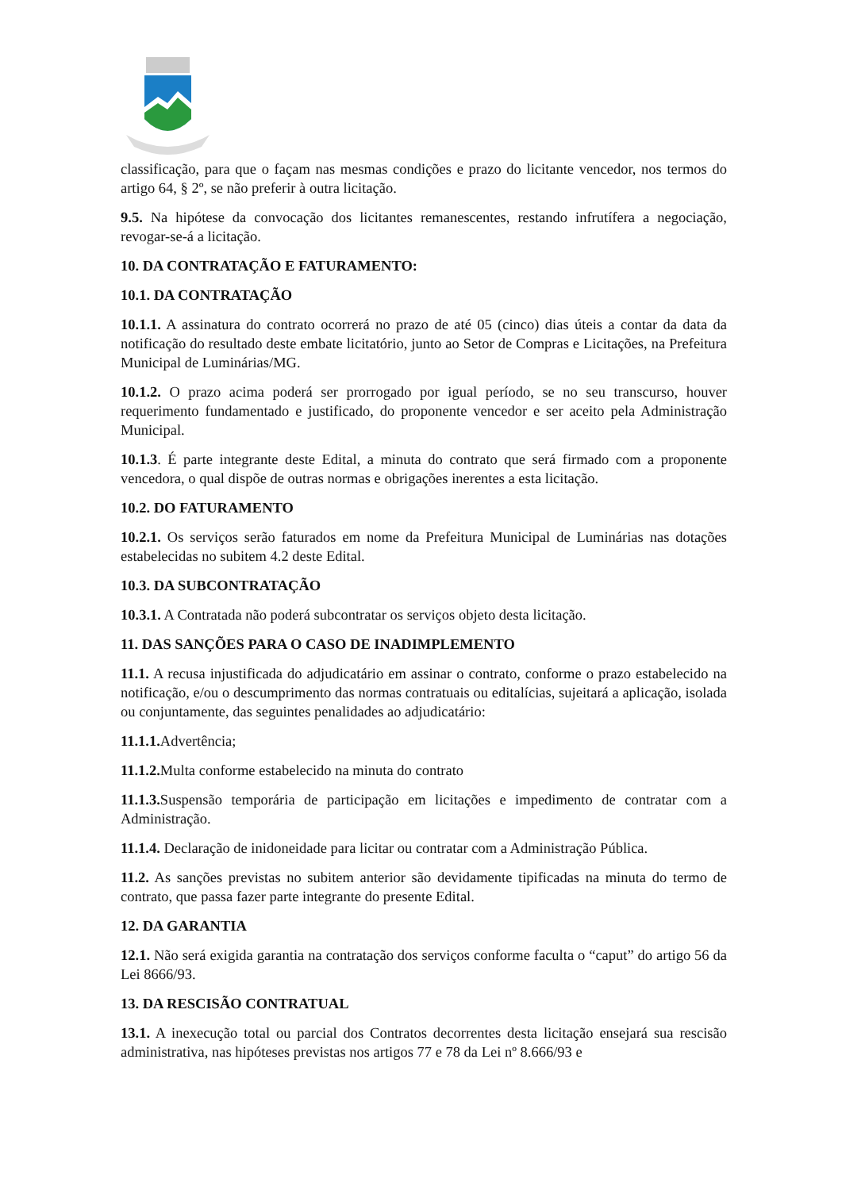classificação, para que o façam nas mesmas condições e prazo do licitante vencedor, nos termos do artigo 64, § 2º, se não preferir à outra licitação.
9.5. Na hipótese da convocação dos licitantes remanescentes, restando infrutífera a negociação, revogar-se-á a licitação.
10. DA CONTRATAÇÃO E FATURAMENTO:
10.1. DA CONTRATAÇÃO
10.1.1. A assinatura do contrato ocorrerá no prazo de até 05 (cinco) dias úteis a contar da data da notificação do resultado deste embate licitatório, junto ao Setor de Compras e Licitações, na Prefeitura Municipal de Luminárias/MG.
10.1.2. O prazo acima poderá ser prorrogado por igual período, se no seu transcurso, houver requerimento fundamentado e justificado, do proponente vencedor e ser aceito pela Administração Municipal.
10.1.3. É parte integrante deste Edital, a minuta do contrato que será firmado com a proponente vencedora, o qual dispõe de outras normas e obrigações inerentes a esta licitação.
10.2. DO FATURAMENTO
10.2.1. Os serviços serão faturados em nome da Prefeitura Municipal de Luminárias nas dotações estabelecidas no subitem 4.2 deste Edital.
10.3. DA SUBCONTRATAÇÃO
10.3.1. A Contratada não poderá subcontratar os serviços objeto desta licitação.
11. DAS SANÇÕES PARA O CASO DE INADIMPLEMENTO
11.1. A recusa injustificada do adjudicatário em assinar o contrato, conforme o prazo estabelecido na notificação, e/ou o descumprimento das normas contratuais ou editalícias, sujeitará a aplicação, isolada ou conjuntamente, das seguintes penalidades ao adjudicatário:
11.1.1. Advertência;
11.1.2. Multa conforme estabelecido na minuta do contrato
11.1.3. Suspensão temporária de participação em licitações e impedimento de contratar com a Administração.
11.1.4. Declaração de inidoneidade para licitar ou contratar com a Administração Pública.
11.2. As sanções previstas no subitem anterior são devidamente tipificadas na minuta do termo de contrato, que passa fazer parte integrante do presente Edital.
12. DA GARANTIA
12.1. Não será exigida garantia na contratação dos serviços conforme faculta o “caput” do artigo 56 da Lei 8666/93.
13. DA RESCISÃO CONTRATUAL
13.1. A inexecução total ou parcial dos Contratos decorrentes desta licitação ensejará sua rescisão administrativa, nas hipóteses previstas nos artigos 77 e 78 da Lei nº 8.666/93 e